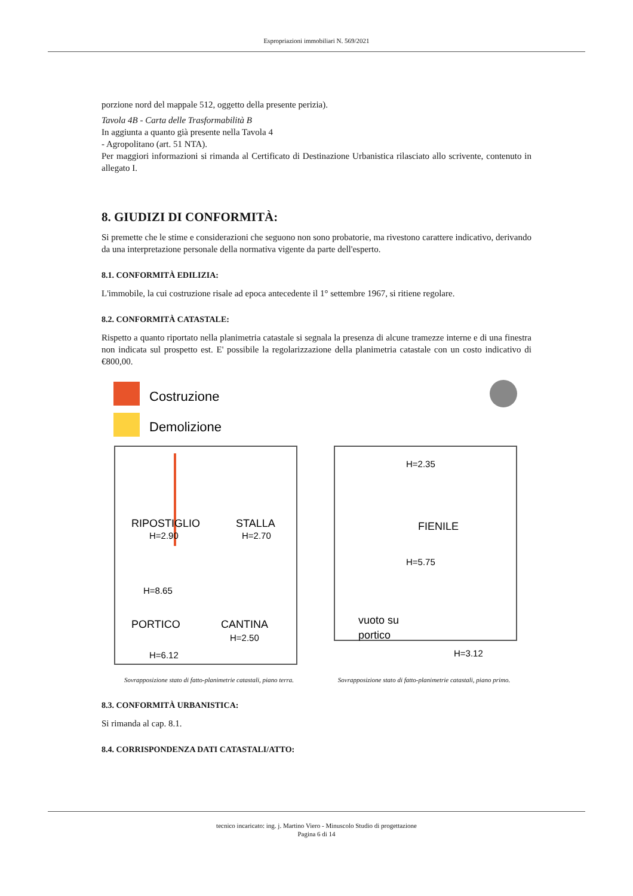Espropriazioni immobiliari N. 569/2021
porzione nord del mappale 512, oggetto della presente perizia).
Tavola 4B - Carta delle Trasformabilità B
In aggiunta a quanto già presente nella Tavola 4
- Agropolitano (art. 51 NTA).
Per maggiori informazioni si rimanda al Certificato di Destinazione Urbanistica rilasciato allo scrivente, contenuto in allegato I.
8. GIUDIZI DI CONFORMITÀ:
Si premette che le stime e considerazioni che seguono non sono probatorie, ma rivestono carattere indicativo, derivando da una interpretazione personale della normativa vigente da parte dell'esperto.
8.1. CONFORMITÀ EDILIZIA:
L'immobile, la cui costruzione risale ad epoca antecedente il 1° settembre 1967, si ritiene regolare.
8.2. CONFORMITÀ CATASTALE:
Rispetto a quanto riportato nella planimetria catastale si segnala la presenza di alcune tramezze interne e di una finestra non indicata sul prospetto est. E' possibile la regolarizzazione della planimetria catastale con un costo indicativo di €800,00.
Costruzione
Demolizione
RIPOSTIGLIO
H=2.90
STALLA
H=2.70
H=8.65
PORTICO
H=6.12
CANTINA
H=2.50
H=2.35
FIENILE
H=5.75
vuoto su
portico
H=3.12
Sovrapposizione stato di fatto-planimetrie catastali, piano terra.
Sovrapposizione stato di fatto-planimetrie catastali, piano primo.
8.3. CONFORMITÀ URBANISTICA:
Si rimanda al cap. 8.1.
8.4. CORRISPONDENZA DATI CATASTALI/ATTO:
tecnico incaricato: ing. j. Martino Viero - Minuscolo Studio di progettazione
Pagina 6 di 14